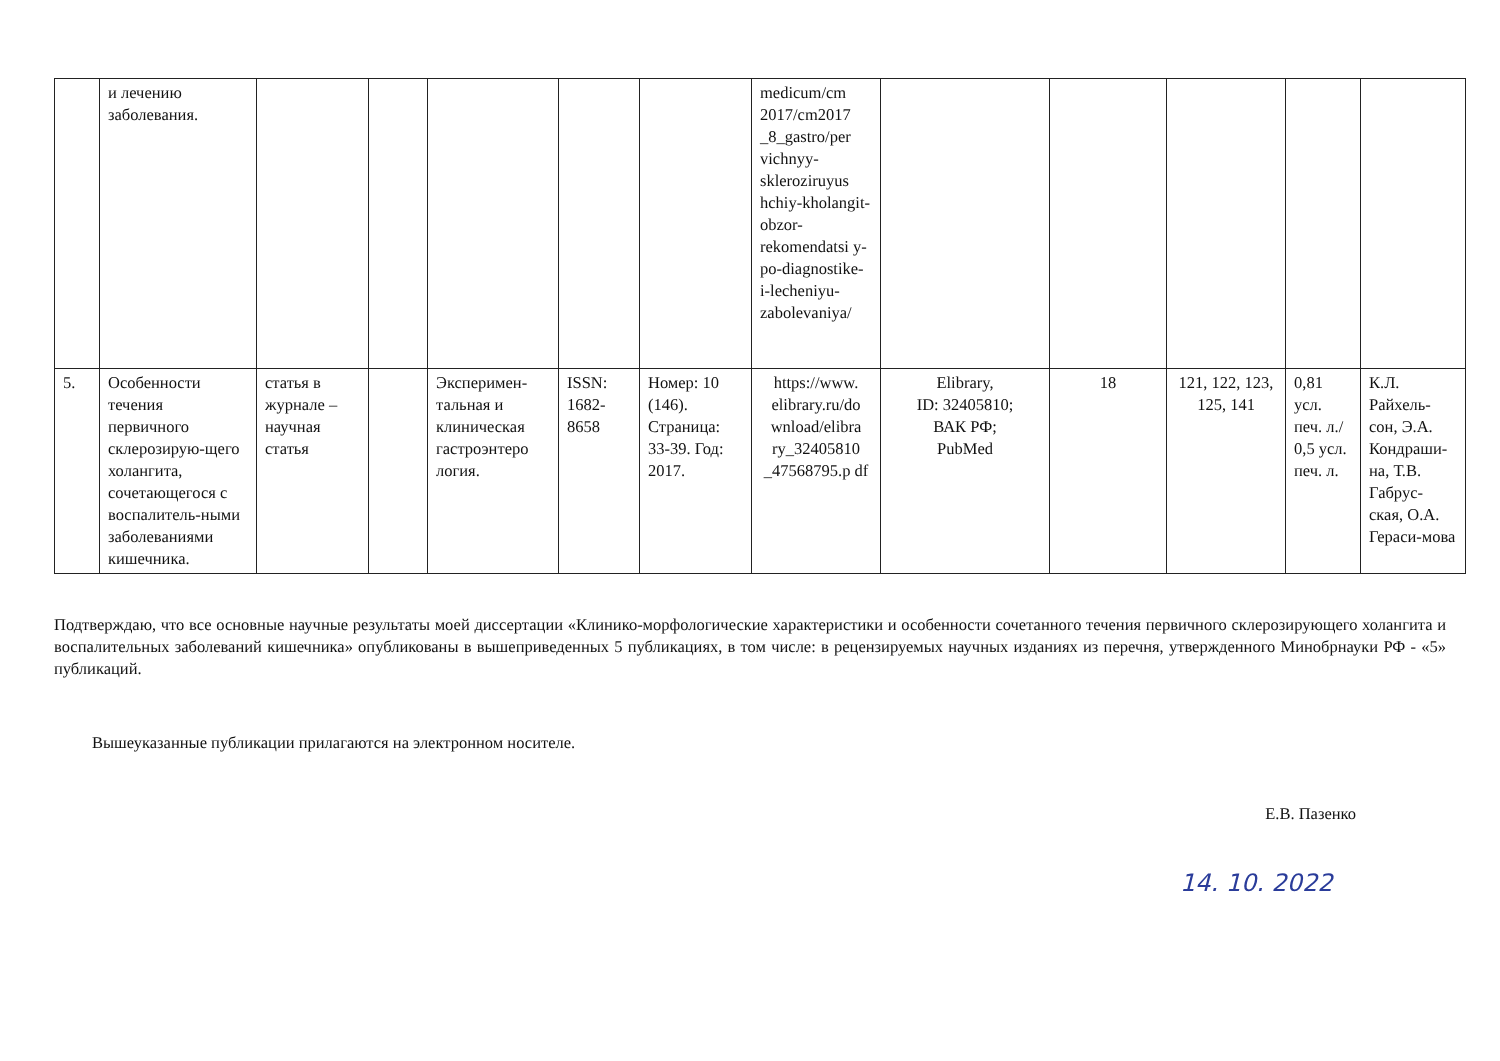| | и лечению заболевания. | | | | | | medicum/cm 2017/cm2017 _8_gastro/per vichnyy-skleroziruyus hchiy-kholangit-obzor-rekomendatsi y-po-diagnostike-i-lecheniyu-zabolevaniya/ | | | | | |
| 5. | Особенности течения первичного склерозирую-щего холангита, сочетающегося с воспалитель-ными заболеваниями кишечника. | статья в журнале – научная статья | | Эксперимен-тальная и клиническая гастроэнтеро логия. | ISSN: 1682-8658 | Номер: 10 (146). Страница: 33-39. Год: 2017. | https://www. elibrary.ru/do wnload/elibra ry_32405810 _47568795.p df | Elibrary, ID: 32405810; ВАК РФ; PubMed | 18 | 121, 122, 123, 125, 141 | 0,81 усл. печ. л./ 0,5 усл. печ. л. | К.Л. Райхель-сон, Э.А. Кондраши-на, Т.В. Габрус-ская, О.А. Гераси-мова |
Подтверждаю, что все основные научные результаты моей диссертации «Клинико-морфологические характеристики и особенности сочетанного течения первичного склерозирующего холангита и воспалительных заболеваний кишечника» опубликованы в вышеприведенных 5 публикациях, в том числе: в рецензируемых научных изданиях из перечня, утвержденного Минобрнауки РФ - «5» публикаций.
Вышеуказанные публикации прилагаются на электронном носителе.
Е.В. Пазенко
14. 10. 2022